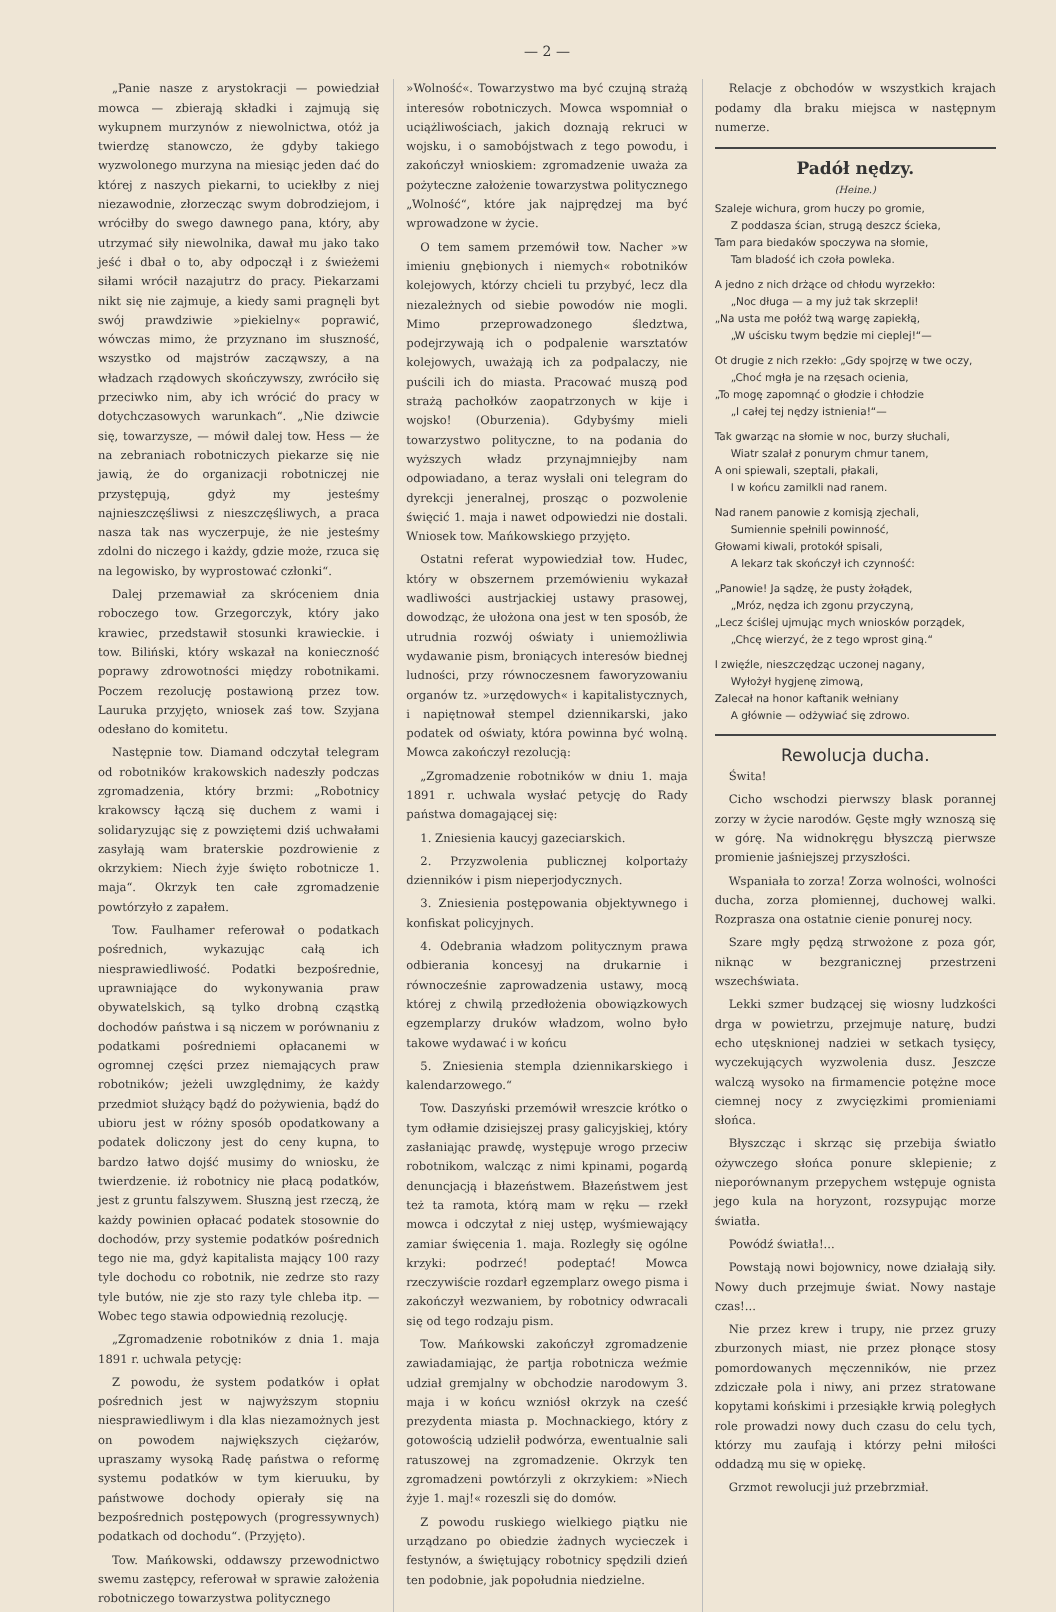— 2 —
„Panie nasze z arystokracji — powiedział mowca — zbierają składki i zajmują się wykupnem murzynów z niewolnictwa, otóż ja twierdzę stanowczo, że gdyby takiego wyzwolonego murzyna na miesiąc jeden dać do której z naszych piekarni, to uciekłby z niej niezawodnie, złorzecząc swym dobrodziejom, i wróciłby do swego dawnego pana, który, aby utrzymać siły niewolnika, dawał mu jako tako jeść i dbał o to, aby odpoczął i z świeżemi siłami wrócił nazajutrz do pracy. Piekarzami nikt się nie zajmuje, a kiedy sami pragnęli byt swój prawdziwie »piekielny« poprawić, wówczas mimo, że przyznano im słuszność, wszystko od majstrów zacząwszy, a na władzach rządowych skończywszy, zwróciło się przeciwko nim, aby ich wrócić do pracy w dotychczasowych warunkach“. „Nie dziwcie się, towarzysze, — mówił dalej tow. Hess — że na zebraniach robotniczych piekarze się nie jawią, że do organizacji robotniczej nie przystępują, gdyż my jesteśmy najnieszczęśliwsi z nieszczęśliwych, a praca nasza tak nas wyczerpuje, że nie jesteśmy zdolni do niczego i każdy, gdzie może, rzuca się na legowisko, by wyprostować członki“.
Dalej przemawiał za skróceniem dnia roboczego tow. Grzegorczyk, który jako krawiec, przedstawił stosunki krawieckie. i tow. Biliński, który wskazał na konieczność poprawy zdrowotności między robotnikami. Poczem rezolucję postawioną przez tow. Lauruka przyjęto, wniosek zaś tow. Szyjana odesłano do komitetu.
Następnie tow. Diamand odczytał telegram od robotników krakowskich nadeszły podczas zgromadzenia, który brzmi: „Robotnicy krakowscy łączą się duchem z wami i solidaryzując się z powziętemi dziś uchwałami zasyłają wam braterskie pozdrowienie z okrzykiem: Niech żyje święto robotnicze 1. maja“. Okrzyk ten całe zgromadzenie powtórzyło z zapałem.
Tow. Faulhamer referował o podatkach pośrednich, wykazując całą ich niesprawiedliwość. Podatki bezpośrednie, uprawniające do wykonywania praw obywatelskich, są tylko drobną cząstką dochodów państwa i są niczem w porównaniu z podatkami pośredniemi opłacanemi w ogromnej części przez niemających praw robotników; jeżeli uwzględnimy, że każdy przedmiot służący bądź do pożywienia, bądź do ubioru jest w różny sposób opodatkowany a podatek doliczony jest do ceny kupna, to bardzo łatwo dojść musimy do wniosku, że twierdzenie. iż robotnicy nie płacą podatków, jest z gruntu falszywem. Słuszną jest rzeczą, że każdy powinien opłacać podatek stosownie do dochodów, przy systemie podatków pośrednich tego nie ma, gdyż kapitalista mający 100 razy tyle dochodu co robotnik, nie zedrze sto razy tyle butów, nie zje sto razy tyle chleba itp. — Wobec tego stawia odpowiednią rezolucję.
„Zgromadzenie robotników z dnia 1. maja 1891 r. uchwala petycję:
Z powodu, że system podatków i opłat pośrednich jest w najwyższym stopniu niesprawiedliwym i dla klas niezamożnych jest on powodem największych ciężarów, upraszamy wysoką Radę państwa o reformę systemu podatków w tym kieruuku, by państwowe dochody opierały się na bezpośrednich postępowych (progressywnych) podatkach od dochodu“. (Przyjęto).
Tow. Mańkowski, oddawszy przewodnictwo swemu zastępcy, referował w sprawie założenia robotniczego towarzystwa politycznego
»Wolność«. Towarzystwo ma być czujną strażą interesów robotniczych. Mowca wspomniał o uciążliwościach, jakich doznają rekruci w wojsku, i o samobójstwach z tego powodu, i zakończył wnioskiem: zgromadzenie uważa za pożyteczne założenie towarzystwa politycznego „Wolność“, które jak najprędzej ma być wprowadzone w życie.
O tem samem przemówił tow. Nacher »w imieniu gnębionych i niemych« robotników kolejowych, którzy chcieli tu przybyć, lecz dla niezależnych od siebie powodów nie mogli. Mimo przeprowadzonego śledztwa, podejrzywają ich o podpalenie warsztatów kolejowych, uważają ich za podpalaczy, nie puścili ich do miasta. Pracować muszą pod strażą pachołków zaopatrzonych w kije i wojsko! (Oburzenia). Gdybyśmy mieli towarzystwo polityczne, to na podania do wyższych władz przynajmniejby nam odpowiadano, a teraz wysłali oni telegram do dyrekcji jeneralnej, prosząc o pozwolenie święcić 1. maja i nawet odpowiedzi nie dostali. Wniosek tow. Mańkowskiego przyjęto.
Ostatni referat wypowiedział tow. Hudec, który w obszernem przemówieniu wykazał wadliwości austrjackiej ustawy prasowej, dowodząc, że ułożona ona jest w ten sposób, że utrudnia rozwój oświaty i uniemożliwia wydawanie pism, broniących interesów biednej ludności, przy równoczesnem faworyzowaniu organów tz. »urzędowych« i kapitalistycznych, i napiętnował stempel dziennikarski, jako podatek od oświaty, która powinna być wolną. Mowca zakończył rezolucją:
„Zgromadzenie robotników w dniu 1. maja 1891 r. uchwala wysłać petycję do Rady państwa domagającej się:
1. Zniesienia kaucyj gazeciarskich.
2. Przyzwolenia publicznej kolportaży dzienników i pism nieperjodycznych.
3. Zniesienia postępowania objektywnego i konfiskat policyjnych.
4. Odebrania władzom politycznym prawa odbierania koncesyj na drukarnie i równocześnie zaprowadzenia ustawy, mocą której z chwilą przedłożenia obowiązkowych egzemplarzy druków władzom, wolno było takowe wydawać i w końcu
5. Zniesienia stempla dziennikarskiego i kalendarzowego.“
Tow. Daszyński przemówił wreszcie krótko o tym odłamie dzisiejszej prasy galicyjskiej, który zasłaniając prawdę, występuje wrogo przeciw robotnikom, walcząc z nimi kpinami, pogardą denuncjacją i błazeństwem. Błazeństwem jest też ta ramota, którą mam w ręku — rzekł mowca i odczytał z niej ustęp, wyśmiewający zamiar święcenia 1. maja. Rozległy się ogólne krzyki: podrzeć! podeptać! Mowca rzeczywiście rozdarł egzemplarz owego pisma i zakończył wezwaniem, by robotnicy odwracali się od tego rodzaju pism.
Tow. Mańkowski zakończył zgromadzenie zawiadamiając, że partja robotnicza weźmie udział gremjalny w obchodzie narodowym 3. maja i w końcu wzniósł okrzyk na cześć prezydenta miasta p. Mochnackiego, który z gotowością udzielił podwórza, ewentualnie sali ratuszowej na zgromadzenie. Okrzyk ten zgromadzeni powtórzyli z okrzykiem: »Niech żyje 1. maj!« rozeszli się do domów.
Z powodu ruskiego wielkiego piątku nie urządzano po obiedzie żadnych wycieczek i festynów, a świętujący robotnicy spędzili dzień ten podobnie, jak popołudnia niedzielne.
Relacje z obchodów w wszystkich krajach podamy dla braku miejsca w następnym numerze.
Padół nędzy.
(Heine.)
Szaleje wichura, grom huczy po gromie,
Z poddasza ścian, strugą deszcz ścieka,
Tam para biedaków spoczywa na słomie,
Tam bladość ich czoła powleka.
A jedno z nich drżące od chłodu wyrzekło:
„Noc długa — a my już tak skrzepli!
„Na usta me połóż twą wargę zapiekłą,
„W uścisku twym będzie mi cieplej!“—
Ot drugie z nich rzekło: „Gdy spojrzę w twe oczy,
„Choć mgła je na rzęsach ocienia,
„To mogę zapomnąć o głodzie i chłodzie
„I całej tej nędzy istnienia!“—
Tak gwarząc na słomie w noc, burzy słuchali,
Wiatr szalał z ponurym chmur tanem,
A oni spiewali, szeptali, płakali,
I w końcu zamilkli nad ranem.
Nad ranem panowie z komisją zjechali,
Sumiennie spełnili powinność,
Głowami kiwali, protokół spisali,
A lekarz tak skończył ich czynność:
„Panowie! Ja sądzę, że pusty żołądek,
„Mróz, nędza ich zgonu przyczyną,
„Lecz ściślej ujmując mych wniosków porządek,
„Chcę wierzyć, że z tego wprost giną.“
I zwięźle, nieszczędząc uczonej nagany,
Wyłożył hygjenę zimową,
Zalecał na honor kaftanik wełniany
A głównie — odżywiać się zdrowo.
Rewolucja ducha.
Świta!
Cicho wschodzi pierwszy blask porannej zorzy w życie narodów. Gęste mgły wznoszą się w górę. Na widnokręgu błyszczą pierwsze promienie jaśniejszej przyszłości.
Wspaniała to zorza! Zorza wolności, wolności ducha, zorza płomiennej, duchowej walki. Rozprasza ona ostatnie cienie ponurej nocy.
Szare mgły pędzą strwożone z poza gór, niknąc w bezgranicznej przestrzeni wszechświata.
Lekki szmer budzącej się wiosny ludzkości drga w powietrzu, przejmuje naturę, budzi echo utęsknionej nadziei w setkach tysięcy, wyczekujących wyzwolenia dusz. Jeszcze walczą wysoko na firmamencie potężne moce ciemnej nocy z zwycięzkimi promieniami słońca.
Błyszcząc i skrząc się przebija światło ożywczego słońca ponure sklepienie; z nieporównanym przepychem wstępuje ognista jego kula na horyzont, rozsypując morze światła.
Powódź światła!...
Powstają nowi bojownicy, nowe działają siły. Nowy duch przejmuje świat. Nowy nastaje czas!...
Nie przez krew i trupy, nie przez gruzy zburzonych miast, nie przez płonące stosy pomordowanych męczenników, nie przez zdziczałe pola i niwy, ani przez stratowane kopytami końskimi i przesiąkłe krwią poległych role prowadzi nowy duch czasu do celu tych, którzy mu zaufają i którzy pełni miłości oddadzą mu się w opiekę.
Grzmot rewolucji już przebrzmiał.